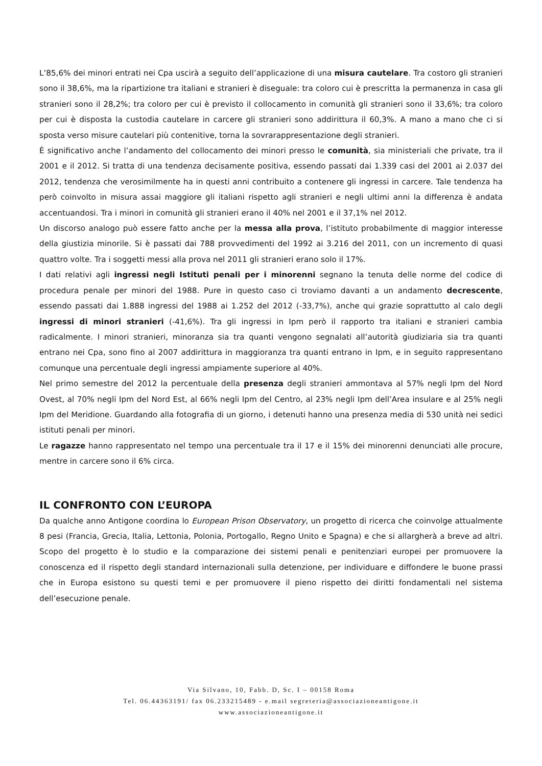L’85,6% dei minori entrati nei Cpa uscirà a seguito dell’applicazione di una misura cautelare. Tra costoro gli stranieri sono il 38,6%, ma la ripartizione tra italiani e stranieri è diseguale: tra coloro cui è prescritta la permanenza in casa gli stranieri sono il 28,2%; tra coloro per cui è previsto il collocamento in comunità gli stranieri sono il 33,6%; tra coloro per cui è disposta la custodia cautelare in carcere gli stranieri sono addirittura il 60,3%. A mano a mano che ci si sposta verso misure cautelari più contenitive, torna la sovrarappresentazione degli stranieri.
È significativo anche l’andamento del collocamento dei minori presso le comunità, sia ministeriali che private, tra il 2001 e il 2012. Si tratta di una tendenza decisamente positiva, essendo passati dai 1.339 casi del 2001 ai 2.037 del 2012, tendenza che verosimilmente ha in questi anni contribuito a contenere gli ingressi in carcere. Tale tendenza ha però coinvolto in misura assai maggiore gli italiani rispetto agli stranieri e negli ultimi anni la differenza è andata accentuandosi. Tra i minori in comunità gli stranieri erano il 40% nel 2001 e il 37,1% nel 2012.
Un discorso analogo può essere fatto anche per la messa alla prova, l’istituto probabilmente di maggior interesse della giustizia minorile. Si è passati dai 788 provvedimenti del 1992 ai 3.216 del 2011, con un incremento di quasi quattro volte. Tra i soggetti messi alla prova nel 2011 gli stranieri erano solo il 17%.
I dati relativi agli ingressi negli Istituti penali per i minorenni segnano la tenuta delle norme del codice di procedura penale per minori del 1988. Pure in questo caso ci troviamo davanti a un andamento decrescente, essendo passati dai 1.888 ingressi del 1988 ai 1.252 del 2012 (-33,7%), anche qui grazie soprattutto al calo degli ingressi di minori stranieri (-41,6%). Tra gli ingressi in Ipm però il rapporto tra italiani e stranieri cambia radicalmente. I minori stranieri, minoranza sia tra quanti vengono segnalati all’autorità giudiziaria sia tra quanti entrano nei Cpa, sono fino al 2007 addirittura in maggioranza tra quanti entrano in Ipm, e in seguito rappresentano comunque una percentuale degli ingressi ampiamente superiore al 40%.
Nel primo semestre del 2012 la percentuale della presenza degli stranieri ammontava al 57% negli Ipm del Nord Ovest, al 70% negli Ipm del Nord Est, al 66% negli Ipm del Centro, al 23% negli Ipm dell’Area insulare e al 25% negli Ipm del Meridione. Guardando alla fotografia di un giorno, i detenuti hanno una presenza media di 530 unità nei sedici istituti penali per minori.
Le ragazze hanno rappresentato nel tempo una percentuale tra il 17 e il 15% dei minorenni denunciati alle procure, mentre in carcere sono il 6% circa.
IL CONFRONTO CON L’EUROPA
Da qualche anno Antigone coordina lo European Prison Observatory, un progetto di ricerca che coinvolge attualmente 8 pesi (Francia, Grecia, Italia, Lettonia, Polonia, Portogallo, Regno Unito e Spagna) e che si allargherà a breve ad altri. Scopo del progetto è lo studio e la comparazione dei sistemi penali e penitenziari europei per promuovere la conoscenza ed il rispetto degli standard internazionali sulla detenzione, per individuare e diffondere le buone prassi che in Europa esistono su questi temi e per promuovere il pieno rispetto dei diritti fondamentali nel sistema dell’esecuzione penale.
Via Silvano, 10, Fabb. D, Sc. I – 00158 Roma
Tel. 06.44363191/ fax 06.233215489 - e.mail segreteria@associazioneantigone.it
www.associazioneantigone.it